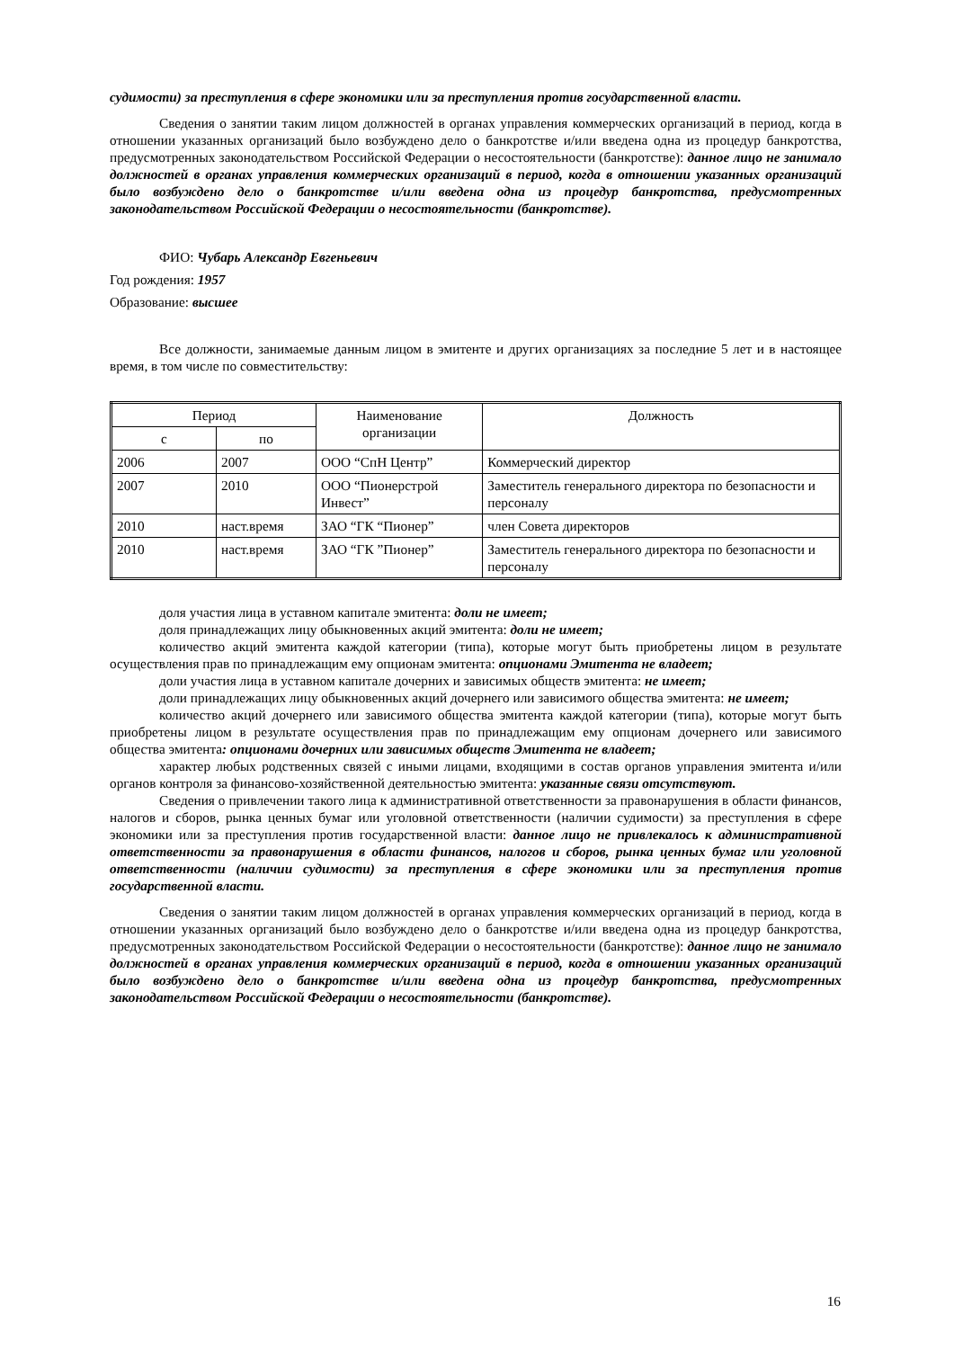судимости) за преступления в сфере экономики или за преступления против государственной власти.
Сведения о занятии таким лицом должностей в органах управления коммерческих организаций в период, когда в отношении указанных организаций было возбуждено дело о банкротстве и/или введена одна из процедур банкротства, предусмотренных законодательством Российской Федерации о несостоятельности (банкротстве): данное лицо не занимало должностей в органах управления коммерческих организаций в период, когда в отношении указанных организаций было возбуждено дело о банкротстве и/или введена одна из процедур банкротства, предусмотренных законодательством Российской Федерации о несостоятельности (банкротстве).
ФИО: Чубарь Александр Евгеньевич
Год рождения: 1957
Образование: высшее
Все должности, занимаемые данным лицом в эмитенте и других организациях за последние 5 лет и в настоящее время, в том числе по совместительству:
| Период | | Наименование организации | Должность |
| --- | --- | --- | --- |
| с | по | | |
| 2006 | 2007 | ООО “СпН Центр” | Коммерческий директор |
| 2007 | 2010 | ООО “Пионерстрой Инвест” | Заместитель генерального директора по безопасности и персоналу |
| 2010 | наст.время | ЗАО “ГК “Пионер” | член Совета директоров |
| 2010 | наст.время | ЗАО “ГК ”Пионер” | Заместитель генерального директора по безопасности и персоналу |
доля участия лица в уставном капитале эмитента: доли не имеет;
доля принадлежащих лицу обыкновенных акций эмитента: доли не имеет;
количество акций эмитента каждой категории (типа), которые могут быть приобретены лицом в результате осуществления прав по принадлежащим ему опционам эмитента: опционами Эмитента не владеет;
доли участия лица в уставном капитале дочерних и зависимых обществ эмитента: не имеет;
доли принадлежащих лицу обыкновенных акций дочернего или зависимого общества эмитента: не имеет;
количество акций дочернего или зависимого общества эмитента каждой категории (типа), которые могут быть приобретены лицом в результате осуществления прав по принадлежащим ему опционам дочернего или зависимого общества эмитента: опционами дочерних или зависимых обществ Эмитента не владеет;
характер любых родственных связей с иными лицами, входящими в состав органов управления эмитента и/или органов контроля за финансово-хозяйственной деятельностью эмитента: указанные связи отсутствуют.
Сведения о привлечении такого лица к административной ответственности за правонарушения в области финансов, налогов и сборов, рынка ценных бумаг или уголовной ответственности (наличии судимости) за преступления в сфере экономики или за преступления против государственной власти: данное лицо не привлекалось к административной ответственности за правонарушения в области финансов, налогов и сборов, рынка ценных бумаг или уголовной ответственности (наличии судимости) за преступления в сфере экономики или за преступления против государственной власти.
Сведения о занятии таким лицом должностей в органах управления коммерческих организаций в период, когда в отношении указанных организаций было возбуждено дело о банкротстве и/или введена одна из процедур банкротства, предусмотренных законодательством Российской Федерации о несостоятельности (банкротстве): данное лицо не занимало должностей в органах управления коммерческих организаций в период, когда в отношении указанных организаций было возбуждено дело о банкротстве и/или введена одна из процедур банкротства, предусмотренных законодательством Российской Федерации о несостоятельности (банкротстве).
16